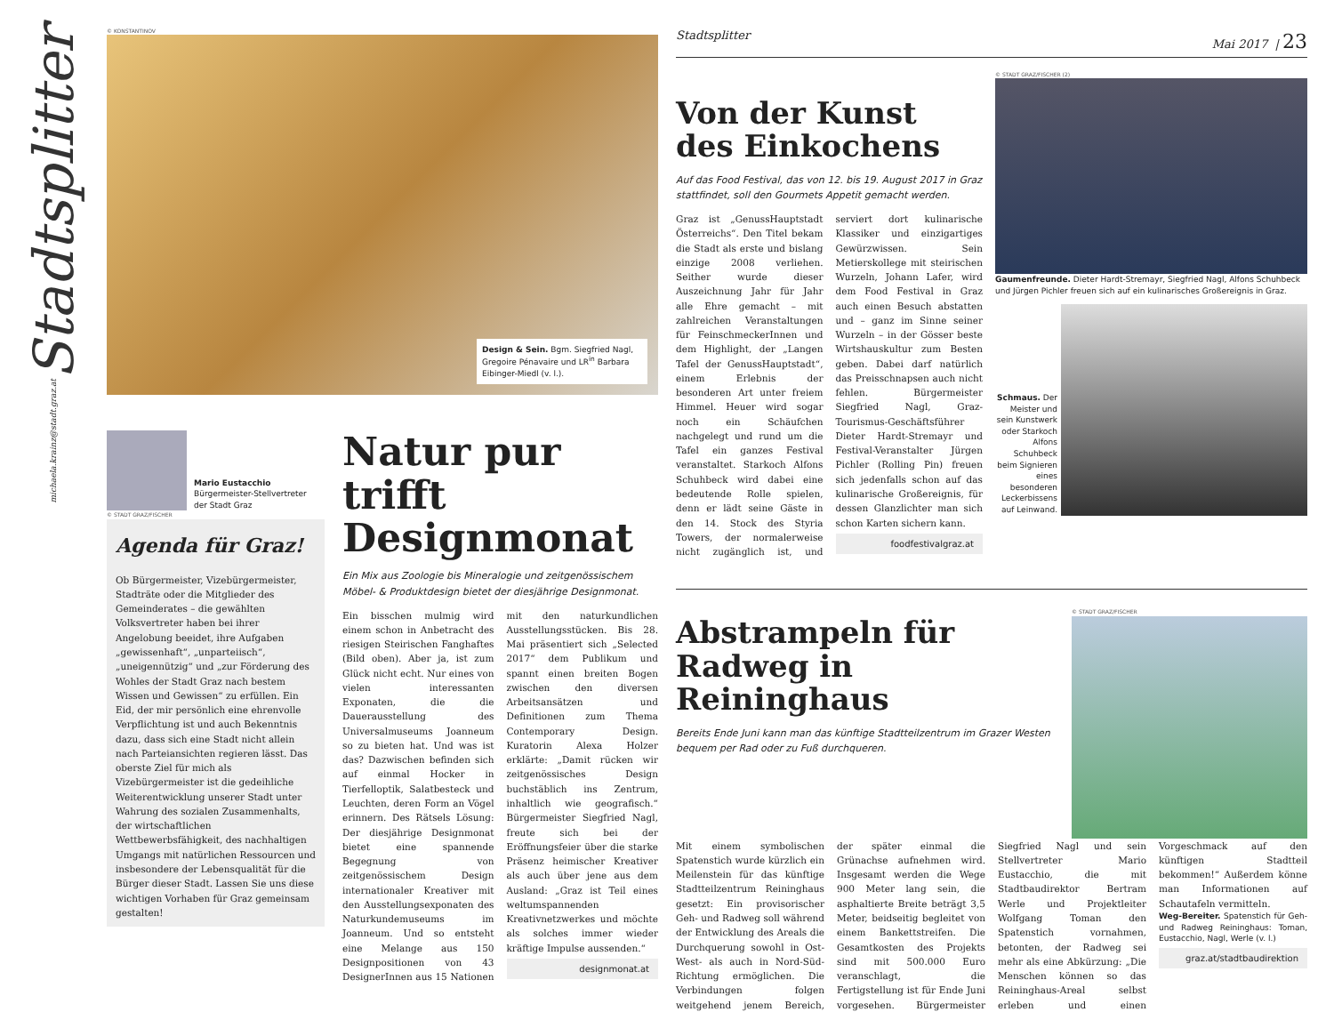Stadtsplitter
michaela.krainz@stadt.graz.at
© KONSTANTINOV
Design & Sein. Bgm. Siegfried Nagl, Gregoire Pénavaire und LR<sup>in</sup> Barbara Eibinger-Miedl (v. l.).
Mario Eustacchio
Bürgermeister-Stellvertreter
der Stadt Graz
© STADT GRAZ/FISCHER
Agenda für Graz!
Ob Bürgermeister, Vizebürgermeister, Stadträte oder die Mitglieder des Gemeinderates – die gewählten Volksvertreter haben bei ihrer Angelobung beeidet, ihre Aufgaben „gewissenhaft“, „unparteiisch“, „uneigennützig“ und „zur Förderung des Wohles der Stadt Graz nach bestem Wissen und Gewissen“ zu erfüllen. Ein Eid, der mir persönlich eine ehrenvolle Verpflichtung ist und auch Bekenntnis dazu, dass sich eine Stadt nicht allein nach Parteiansichten regieren lässt. Das oberste Ziel für mich als Vizebürgermeister ist die gedeihliche Weiterentwicklung unserer Stadt unter Wahrung des sozialen Zusammenhalts, der wirtschaftlichen Wettbewerbsfähigkeit, des nachhaltigen Umgangs mit natürlichen Ressourcen und insbesondere der Lebensqualität für die Bürger dieser Stadt. Lassen Sie uns diese wichtigen Vorhaben für Graz gemeinsam gestalten!
Natur pur trifft Designmonat
Ein Mix aus Zoologie bis Mineralogie und zeitgenössischem Möbel- & Produktdesign bietet der diesjährige Designmonat.
Ein bisschen mulmig wird einem schon in Anbetracht des riesigen Steirischen Fanghaftes (Bild oben). Aber ja, ist zum Glück nicht echt. Nur eines von vielen interessanten Exponaten, die die Dauerausstellung des Universalmuseums Joanneum so zu bieten hat. Und was ist das? Dazwischen befinden sich auf einmal Hocker in Tierfelloptik, Salatbesteck und Leuchten, deren Form an Vögel erinnern. Des Rätsels Lösung: Der diesjährige Designmonat bietet eine spannende Begegnung von zeitgenössischem Design internationaler Kreativer mit den Ausstellungsexponaten des Naturkundemuseums im Joanneum. Und so entsteht eine Melange aus 150 Designpositionen von 43 DesignerInnen aus 15 Nationen mit den naturkundlichen Ausstellungsstücken. Bis 28. Mai präsentiert sich „Selected 2017“ dem Publikum und spannt einen breiten Bogen zwischen den diversen Arbeitsansätzen und Definitionen zum Thema Contemporary Design. Kuratorin Alexa Holzer erklärte: „Damit rücken wir zeitgenössisches Design buchstäblich ins Zentrum, inhaltlich wie geografisch.“ Bürgermeister Siegfried Nagl, freute sich bei der Eröffnungsfeier über die starke Präsenz heimischer Kreativer als auch über jene aus dem Ausland: „Graz ist Teil eines weltumspannenden Kreativnetzwerkes und möchte als solches immer wieder kräftige Impulse aussenden.“
designmonat.at
Stadtsplitter Mai 2017 | 23
Von der Kunst des Einkochens
Auf das Food Festival, das von 12. bis 19. August 2017 in Graz stattfindet, soll den Gourmets Appetit gemacht werden.
Graz ist „GenussHauptstadt Österreichs“. Den Titel bekam die Stadt als erste und bislang einzige 2008 verliehen. Seither wurde dieser Auszeichnung Jahr für Jahr alle Ehre gemacht – mit zahlreichen Veranstaltungen für FeinschmeckerInnen und dem Highlight, der „Langen Tafel der GenussHauptstadt“, einem Erlebnis der besonderen Art unter freiem Himmel. Heuer wird sogar noch ein Schäufchen nachgelegt und rund um die Tafel ein ganzes Festival veranstaltet. Starkoch Alfons Schuhbeck wird dabei eine bedeutende Rolle spielen, denn er lädt seine Gäste in den 14. Stock des Styria Towers, der normalerweise nicht zugänglich ist, und serviert dort kulinarische Klassiker und einzigartiges Gewürzwissen. Sein Metierskollege mit steirischen Wurzeln, Johann Lafer, wird dem Food Festival in Graz auch einen Besuch abstatten und – ganz im Sinne seiner Wurzeln – in der Gösser beste Wirtshauskultur zum Besten geben. Dabei darf natürlich das Preisschnapsen auch nicht fehlen. Bürgermeister Siegfried Nagl, Graz-Tourismus-Geschäftsführer Dieter Hardt-Stremayr und Festival-Veranstalter Jürgen Pichler (Rolling Pin) freuen sich jedenfalls schon auf das kulinarische Großereignis, für dessen Glanzlichter man sich schon Karten sichern kann.
foodfestivalgraz.at
© STADT GRAZ/FISCHER (2)
Gaumenfreunde. Dieter Hardt-Stremayr, Siegfried Nagl, Alfons Schuhbeck und Jürgen Pichler freuen sich auf ein kulinarisches Großereignis in Graz.
Schmaus. Der Meister und sein Kunstwerk oder Starkoch Alfons Schuhbeck beim Signieren eines besonderen Leckerbissens auf Leinwand.
Abstrampeln für Radweg in Reininghaus
Bereits Ende Juni kann man das künftige Stadtteilzentrum im Grazer Westen bequem per Rad oder zu Fuß durchqueren.
© STADT GRAZ/FISCHER
Mit einem symbolischen Spatenstich wurde kürzlich ein Meilenstein für das künftige Stadtteilzentrum Reininghaus gesetzt: Ein provisorischer Geh- und Radweg soll während der Entwicklung des Areals die Durchquerung sowohl in Ost-West- als auch in Nord-Süd-Richtung ermöglichen. Die Verbindungen folgen weitgehend jenem Bereich, der später einmal die Grünachse aufnehmen wird. Insgesamt werden die Wege 900 Meter lang sein, die asphaltierte Breite beträgt 3,5 Meter, beidseitig begleitet von einem Bankettstreifen. Die Gesamtkosten des Projekts sind mit 500.000 Euro veranschlagt, die Fertigstellung ist für Ende Juni vorgesehen. Bürgermeister Siegfried Nagl und sein Stellvertreter Mario Eustacchio, die mit Stadtbaudirektor Bertram Werle und Projektleiter Wolfgang Toman den Spatenstich vornahmen, betonten, der Radweg sei mehr als eine Abkürzung: „Die Menschen können so das Reininghaus-Areal selbst erleben und einen Vorgeschmack auf den künftigen Stadtteil bekommen!“ Außerdem könne man Informationen auf Schautafeln vermitteln.
Weg-Bereiter. Spatenstich für Geh- und Radweg Reininghaus: Toman, Eustacchio, Nagl, Werle (v. l.)
graz.at/stadtbaudirektion